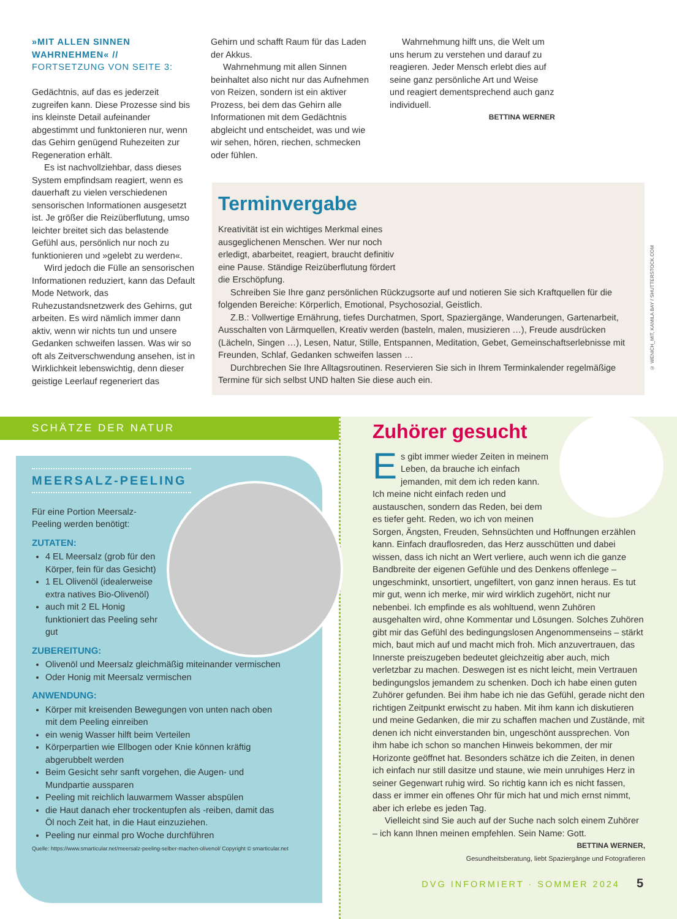»MIT ALLEN SINNEN WAHRNEHMEN« //
FORTSETZUNG VON SEITE 3:
Gedächtnis, auf das es jederzeit zugreifen kann. Diese Prozesse sind bis ins kleinste Detail aufeinander abgestimmt und funktonieren nur, wenn das Gehirn genügend Ruhezeiten zur Regeneration erhält.
Es ist nachvollziehbar, dass dieses System empfindsam reagiert, wenn es dauerhaft zu vielen verschiedenen sensorischen Informationen ausgesetzt ist. Je größer die Reizüberflutung, umso leichter breitet sich das belastende Gefühl aus, persönlich nur noch zu funktionieren und »gelebt zu werden«.
Wird jedoch die Fülle an sensorischen Informationen reduziert, kann das Default Mode Network, das Ruhezustandsnetzwerk des Gehirns, gut arbeiten. Es wird nämlich immer dann aktiv, wenn wir nichts tun und unsere Gedanken schweifen lassen. Was wir so oft als Zeitverschwendung ansehen, ist in Wirklichkeit lebenswichtig, denn dieser geistige Leerlauf regeneriert das
Gehirn und schafft Raum für das Laden der Akkus.
Wahrnehmung mit allen Sinnen beinhaltet also nicht nur das Aufnehmen von Reizen, sondern ist ein aktiver Prozess, bei dem das Gehirn alle Informationen mit dem Gedächtnis abgleicht und entscheidet, was und wie wir sehen, hören, riechen, schmecken oder fühlen.
Wahrnehmung hilft uns, die Welt um uns herum zu verstehen und darauf zu reagieren. Jeder Mensch erlebt dies auf seine ganz persönliche Art und Weise und reagiert dementsprechend auch ganz individuell.
BETTINA WERNER
Terminvergabe
Kreativität ist ein wichtiges Merkmal eines ausgeglichenen Menschen. Wer nur noch erledigt, abarbeitet, reagiert, braucht definitiv eine Pause. Ständige Reizüberflutung fördert die Erschöpfung.
Schreiben Sie Ihre ganz persönlichen Rückzugsorte auf und notieren Sie sich Kraftquellen für die folgenden Bereiche: Körperlich, Emotional, Psychosozial, Geistlich.
Z.B.: Vollwertige Ernährung, tiefes Durchatmen, Sport, Spaziergänge, Wanderungen, Gartenarbeit, Ausschalten von Lärmquellen, Kreativ werden (basteln, malen, musizieren …), Freude ausdrücken (Lächeln, Singen …), Lesen, Natur, Stille, Entspannen, Meditation, Gebet, Gemeinschaftserlebnisse mit Freunden, Schlaf, Gedanken schweifen lassen …
Durchbrechen Sie Ihre Alltagsroutinen. Reservieren Sie sich in Ihrem Terminkalender regelmäßige Termine für sich selbst UND halten Sie diese auch ein.
© WENICH_MIT, KAMILA BAY / SHUTTERSTOCK.COM
SCHÄTZE DER NATUR
MEERSALZ-PEELING
Für eine Portion Meersalz-Peeling werden benötigt:
ZUTATEN:
4 EL Meersalz (grob für den Körper, fein für das Gesicht)
1 EL Olivenöl (idealerweise extra natives Bio-Olivenöl)
auch mit 2 EL Honig funktioniert das Peeling sehr gut
ZUBEREITUNG:
Olivenöl und Meersalz gleichmäßig miteinander vermischen
Oder Honig mit Meersalz vermischen
ANWENDUNG:
Körper mit kreisenden Bewegungen von unten nach oben mit dem Peeling einreiben
ein wenig Wasser hilft beim Verteilen
Körperpartien wie Ellbogen oder Knie können kräftig abgerubbelt werden
Beim Gesicht sehr sanft vorgehen, die Augen- und Mundpartie aussparen
Peeling mit reichlich lauwarmem Wasser abspülen
die Haut danach eher trockentupfen als -reiben, damit das Öl noch Zeit hat, in die Haut einzuziehen.
Peeling nur einmal pro Woche durchführen
Quelle: https://www.smarticular.net/meersalz-peeling-selber-machen-olivenol/ Copyright © smarticular.net
Zuhörer gesucht
Es gibt immer wieder Zeiten in meinem Leben, da brauche ich einfach jemanden, mit dem ich reden kann. Ich meine nicht einfach reden und austauschen, sondern das Reden, bei dem es tiefer geht. Reden, wo ich von meinen Sorgen, Ängsten, Freuden, Sehnsüchten und Hoffnungen erzählen kann. Einfach drauflosreden, das Herz ausschütten und dabei wissen, dass ich nicht an Wert verliere, auch wenn ich die ganze Bandbreite der eigenen Gefühle und des Denkens offenlege – ungeschminkt, unsortiert, ungefiltert, von ganz innen heraus. Es tut mir gut, wenn ich merke, mir wird wirklich zugehört, nicht nur nebenbei. Ich empfinde es als wohltuend, wenn Zuhören ausgehalten wird, ohne Kommentar und Lösungen. Solches Zuhören gibt mir das Gefühl des bedingungslosen Angenommenseins – stärkt mich, baut mich auf und macht mich froh. Mich anzuvertrauen, das Innerste preiszugeben bedeutet gleichzeitig aber auch, mich verletzbar zu machen. Deswegen ist es nicht leicht, mein Vertrauen bedingungslos jemandem zu schenken. Doch ich habe einen guten Zuhörer gefunden. Bei ihm habe ich nie das Gefühl, gerade nicht den richtigen Zeitpunkt erwischt zu haben. Mit ihm kann ich diskutieren und meine Gedanken, die mir zu schaffen machen und Zustände, mit denen ich nicht einverstanden bin, ungeschönt aussprechen. Von ihm habe ich schon so manchen Hinweis bekommen, der mir Horizonte geöffnet hat. Besonders schätze ich die Zeiten, in denen ich einfach nur still dasitze und staune, wie mein unruhiges Herz in seiner Gegenwart ruhig wird. So richtig kann ich es nicht fassen, dass er immer ein offenes Ohr für mich hat und mich ernst nimmt, aber ich erlebe es jeden Tag.
Vielleicht sind Sie auch auf der Suche nach solch einem Zuhörer – ich kann Ihnen meinen empfehlen. Sein Name: Gott.
BETTINA WERNER,
Gesundheitsberatung, liebt Spaziergänge und Fotografieren
DVG INFORMIERT · SOMMER 2024 5